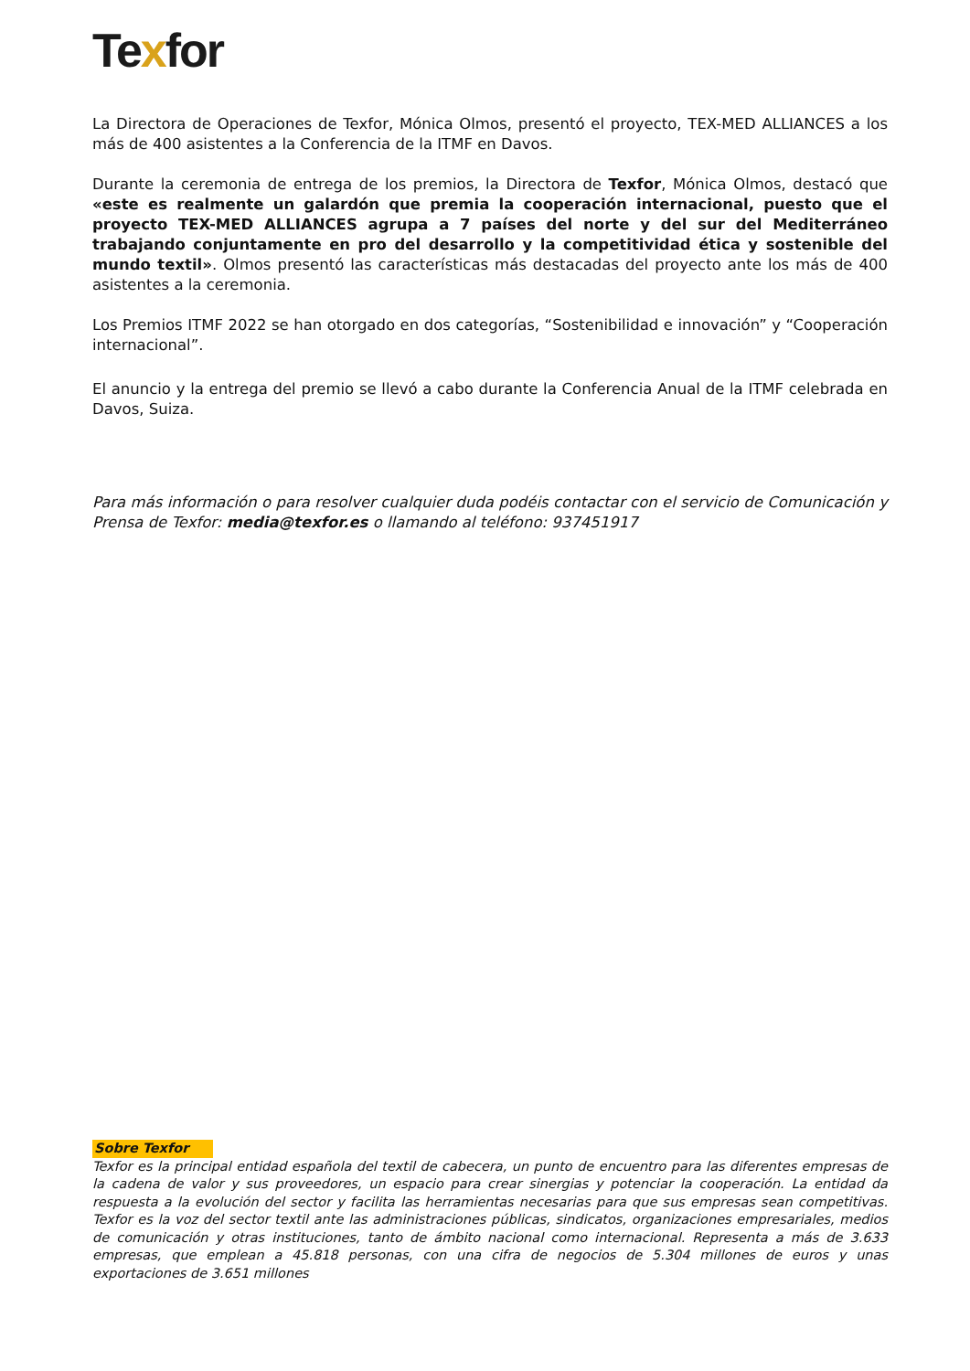Texfor
La Directora de Operaciones de Texfor, Mónica Olmos, presentó el proyecto, TEX-MED ALLIANCES a los más de 400 asistentes a la Conferencia de la ITMF en Davos.
Durante la ceremonia de entrega de los premios, la Directora de Texfor, Mónica Olmos, destacó que «este es realmente un galardón que premia la cooperación internacional, puesto que el proyecto TEX-MED ALLIANCES agrupa a 7 países del norte y del sur del Mediterráneo trabajando conjuntamente en pro del desarrollo y la competitividad ética y sostenible del mundo textil». Olmos presentó las características más destacadas del proyecto ante los más de 400 asistentes a la ceremonia.
Los Premios ITMF 2022 se han otorgado en dos categorías, “Sostenibilidad e innovación” y “Cooperación internacional”.
El anuncio y la entrega del premio se llevó a cabo durante la Conferencia Anual de la ITMF celebrada en Davos, Suiza.
Para más información o para resolver cualquier duda podéis contactar con el servicio de Comunicación y Prensa de Texfor: media@texfor.es o llamando al teléfono: 937451917
Sobre Texfor
Texfor es la principal entidad española del textil de cabecera, un punto de encuentro para las diferentes empresas de la cadena de valor y sus proveedores, un espacio para crear sinergias y potenciar la cooperación. La entidad da respuesta a la evolución del sector y facilita las herramientas necesarias para que sus empresas sean competitivas. Texfor es la voz del sector textil ante las administraciones públicas, sindicatos, organizaciones empresariales, medios de comunicación y otras instituciones, tanto de ámbito nacional como internacional. Representa a más de 3.633 empresas, que emplean a 45.818 personas, con una cifra de negocios de 5.304 millones de euros y unas exportaciones de 3.651 millones